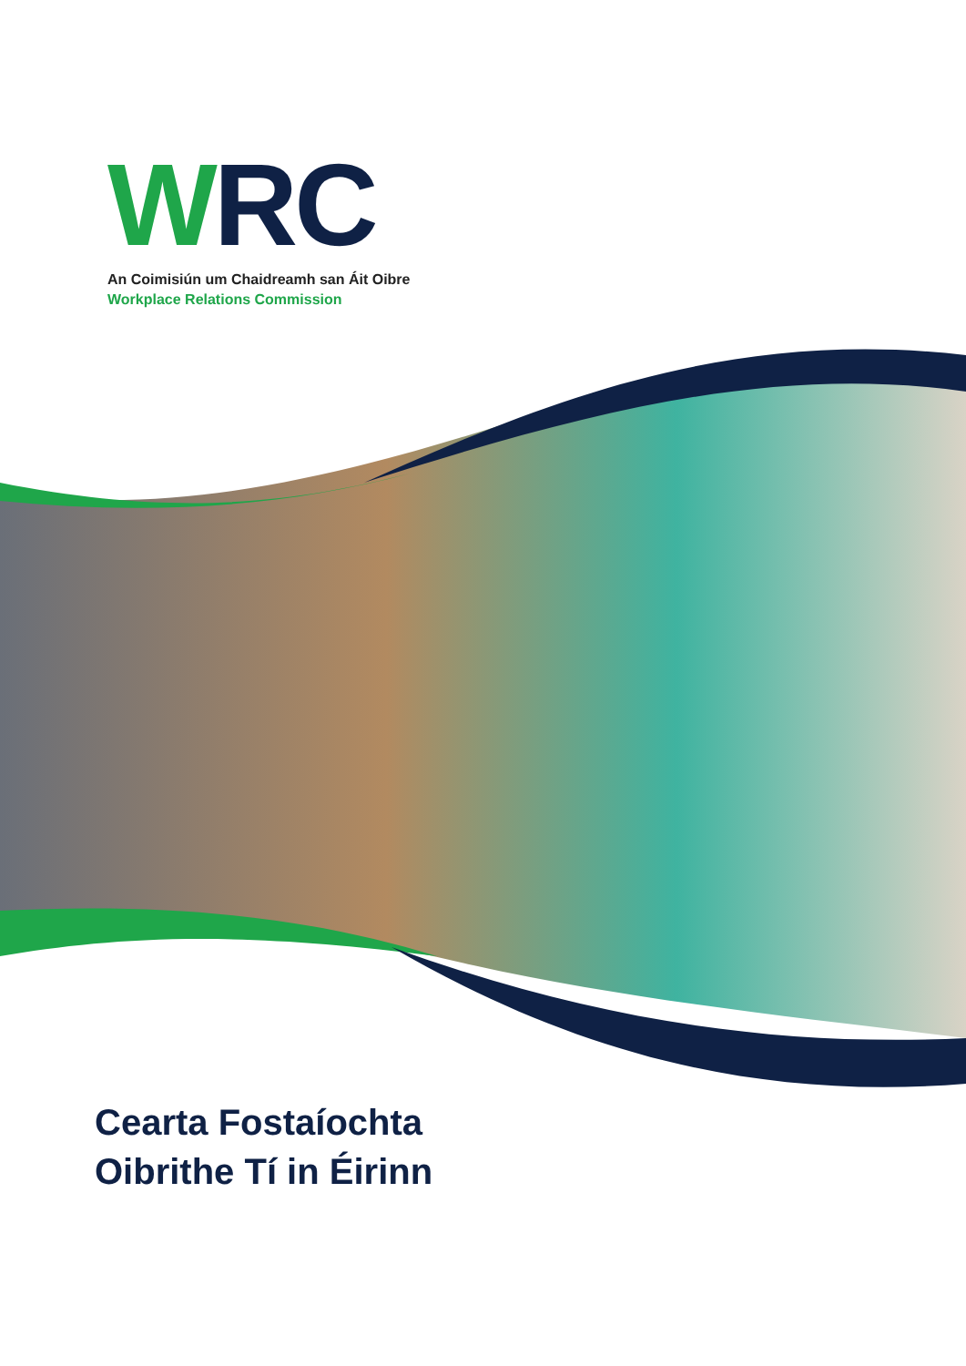WRC
An Coimisiún um Chaidreamh san Áit Oibre
Workplace Relations Commission
Cearta Fostaíochta
Oibrithe Tí in Éirinn